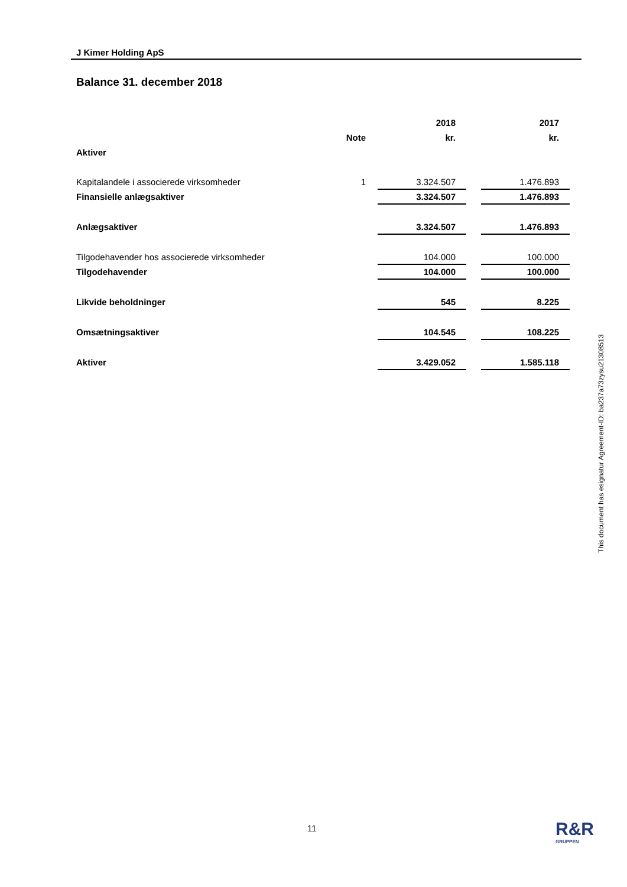J Kimer Holding ApS
Balance 31. december 2018
| | | 2018 | | 2017 |
| --- | --- | --- | --- | --- |
| | Note | kr. | | kr. |
| Aktiver | | | | |
| Kapitalandele i associerede virksomheder | 1 | 3.324.507 | | 1.476.893 |
| Finansielle anlægsaktiver | | 3.324.507 | | 1.476.893 |
| Anlægsaktiver | | 3.324.507 | | 1.476.893 |
| Tilgodehavender hos associerede virksomheder | | 104.000 | | 100.000 |
| Tilgodehavender | | 104.000 | | 100.000 |
| Likvide beholdninger | | 545 | | 8.225 |
| Omsætningsaktiver | | 104.545 | | 108.225 |
| Aktiver | | 3.429.052 | | 1.585.118 |
This document has esignatur Agreement-ID: ba237a73zysu21308513
11 R&R
GRUPPEN